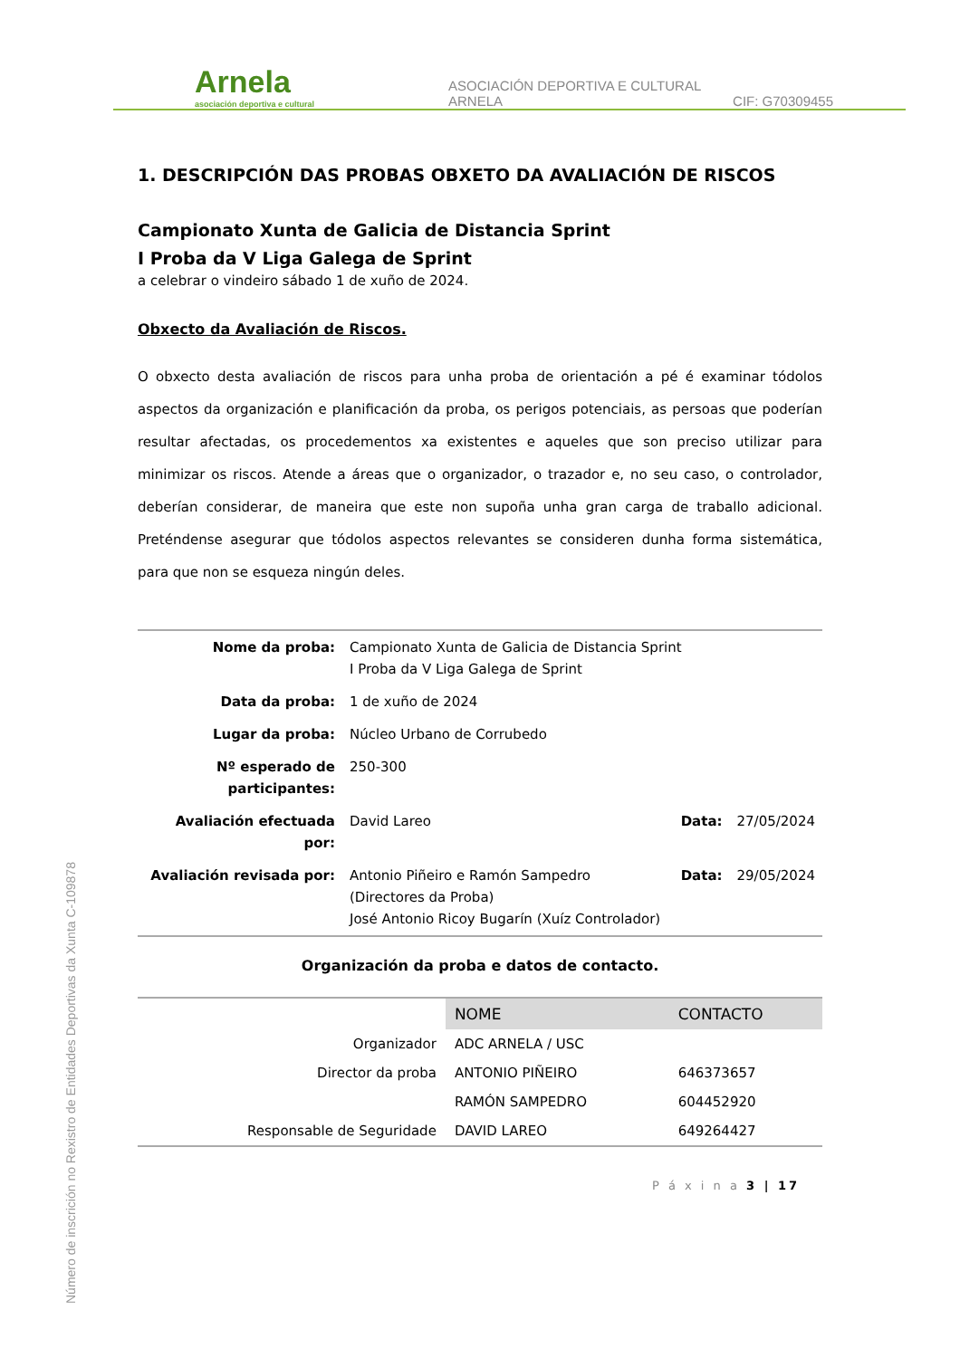Arnela
asociación deportiva e cultural
ASOCIACIÓN DEPORTIVA E CULTURAL ARNELA
CIF: G70309455
1. DESCRIPCIÓN DAS PROBAS OBXETO DA AVALIACIÓN DE RISCOS
Campionato Xunta de Galicia de Distancia Sprint
I Proba da V Liga Galega de Sprint
a celebrar o vindeiro sábado 1 de xuño de 2024.
Obxecto da Avaliación de Riscos.
O obxecto desta avaliación de riscos para unha proba de orientación a pé é examinar tódolos aspectos da organización e planificación da proba, os perigos potenciais, as persoas que poderían resultar afectadas, os procedementos xa existentes e aqueles que son preciso utilizar para minimizar os riscos. Atende a áreas que o organizador, o trazador e, no seu caso, o controlador, deberían considerar, de maneira que este non supoña unha gran carga de traballo adicional. Preténdense asegurar que tódolos aspectos relevantes se consideren dunha forma sistemática, para que non se esqueza ningún deles.
| Nome da proba: | Campionato Xunta de Galicia de Distancia Sprint I Proba da V Liga Galega de Sprint | | |
| Data da proba: | 1 de xuño de 2024 | | |
| Lugar da proba: | Núcleo Urbano de Corrubedo | | |
| Nº esperado de participantes: | 250-300 | | |
| Avaliación efectuada por: | David Lareo | Data: | 27/05/2024 |
| Avaliación revisada por: | Antonio Piñeiro e Ramón Sampedro (Directores da Proba) José Antonio Ricoy Bugarín (Xuíz Controlador) | Data: | 29/05/2024 |
Organización da proba e datos de contacto.
| | NOME | CONTACTO |
| Organizador | ADC ARNELA / USC | |
| Director da proba | ANTONIO PIÑEIRO | 646373657 |
| | RAMÓN SAMPEDRO | 604452920 |
| Responsable de Seguridade | DAVID LAREO | 649264427 |
P á x i n a 3 | 17
Número de inscrición no Rexistro de Entidades Deportivas da Xunta C-109878